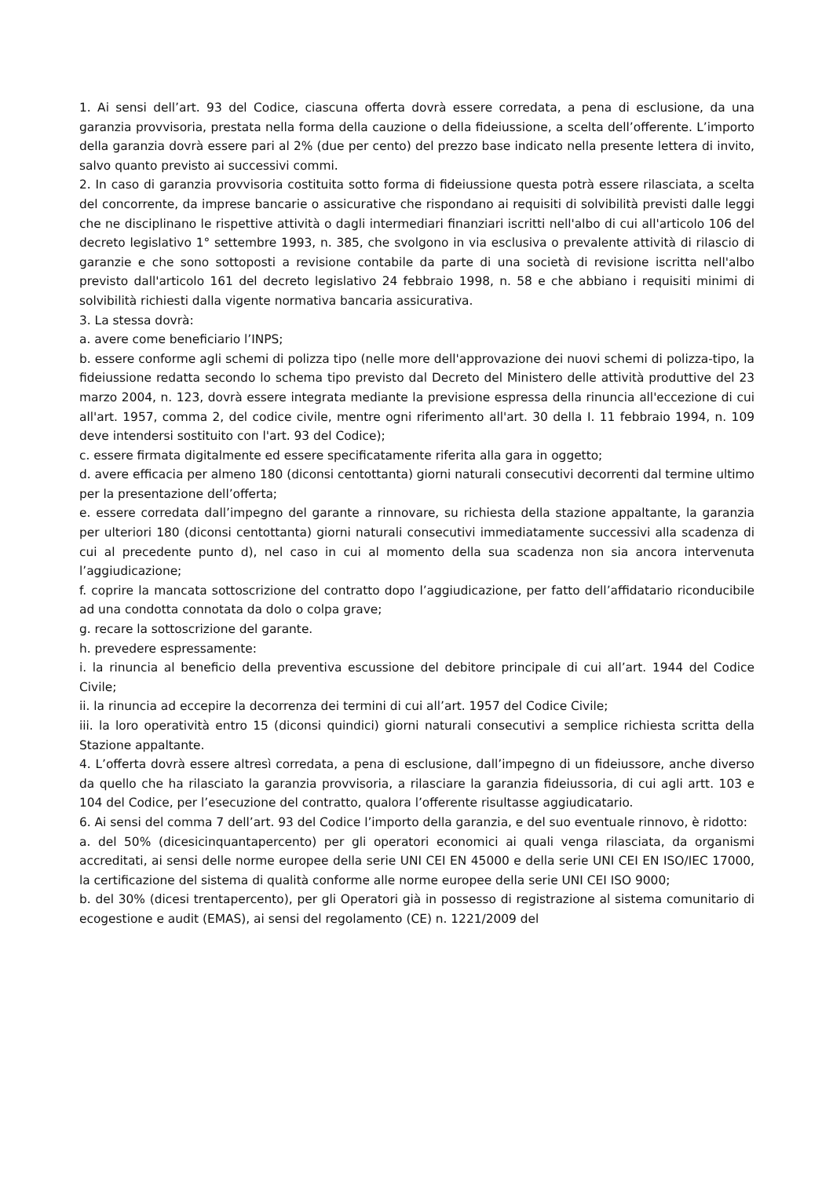1. Ai sensi dell’art. 93 del Codice, ciascuna offerta dovrà essere corredata, a pena di esclusione, da una garanzia provvisoria, prestata nella forma della cauzione o della fideiussione, a scelta dell’offerente. L’importo della garanzia dovrà essere pari al 2% (due per cento) del prezzo base indicato nella presente lettera di invito, salvo quanto previsto ai successivi commi.
2. In caso di garanzia provvisoria costituita sotto forma di fideiussione questa potrà essere rilasciata, a scelta del concorrente, da imprese bancarie o assicurative che rispondano ai requisiti di solvibilità previsti dalle leggi che ne disciplinano le rispettive attività o dagli intermediari finanziari iscritti nell'albo di cui all'articolo 106 del decreto legislativo 1° settembre 1993, n. 385, che svolgono in via esclusiva o prevalente attività di rilascio di garanzie e che sono sottoposti a revisione contabile da parte di una società di revisione iscritta nell'albo previsto dall'articolo 161 del decreto legislativo 24 febbraio 1998, n. 58 e che abbiano i requisiti minimi di solvibilità richiesti dalla vigente normativa bancaria assicurativa.
3. La stessa dovrà:
a. avere come beneficiario l’INPS;
b. essere conforme agli schemi di polizza tipo (nelle more dell'approvazione dei nuovi schemi di polizza-tipo, la fideiussione redatta secondo lo schema tipo previsto dal Decreto del Ministero delle attività produttive del 23 marzo 2004, n. 123, dovrà essere integrata mediante la previsione espressa della rinuncia all'eccezione di cui all'art. 1957, comma 2, del codice civile, mentre ogni riferimento all'art. 30 della I. 11 febbraio 1994, n. 109 deve intendersi sostituito con l'art. 93 del Codice);
c. essere firmata digitalmente ed essere specificatamente riferita alla gara in oggetto;
d. avere efficacia per almeno 180 (diconsi centottanta) giorni naturali consecutivi decorrenti dal termine ultimo per la presentazione dell’offerta;
e. essere corredata dall’impegno del garante a rinnovare, su richiesta della stazione appaltante, la garanzia per ulteriori 180 (diconsi centottanta) giorni naturali consecutivi immediatamente successivi alla scadenza di cui al precedente punto d), nel caso in cui al momento della sua scadenza non sia ancora intervenuta l’aggiudicazione;
f. coprire la mancata sottoscrizione del contratto dopo l’aggiudicazione, per fatto dell’affidatario riconducibile ad una condotta connotata da dolo o colpa grave;
g. recare la sottoscrizione del garante.
h. prevedere espressamente:
i. la rinuncia al beneficio della preventiva escussione del debitore principale di cui all’art. 1944 del Codice Civile;
ii. la rinuncia ad eccepire la decorrenza dei termini di cui all’art. 1957 del Codice Civile;
iii. la loro operatività entro 15 (diconsi quindici) giorni naturali consecutivi a semplice richiesta scritta della Stazione appaltante.
4. L’offerta dovrà essere altresì corredata, a pena di esclusione, dall’impegno di un fideiussore, anche diverso da quello che ha rilasciato la garanzia provvisoria, a rilasciare la garanzia fideiussoria, di cui agli artt. 103 e 104 del Codice, per l’esecuzione del contratto, qualora l’offerente risultasse aggiudicatario.
6. Ai sensi del comma 7 dell’art. 93 del Codice l’importo della garanzia, e del suo eventuale rinnovo, è ridotto:
a. del 50% (dicesicinquantapercento) per gli operatori economici ai quali venga rilasciata, da organismi accreditati, ai sensi delle norme europee della serie UNI CEI EN 45000 e della serie UNI CEI EN ISO/IEC 17000, la certificazione del sistema di qualità conforme alle norme europee della serie UNI CEI ISO 9000;
b. del 30% (dicesi trentapercento), per gli Operatori già in possesso di registrazione al sistema comunitario di ecogestione e audit (EMAS), ai sensi del regolamento (CE) n. 1221/2009 del